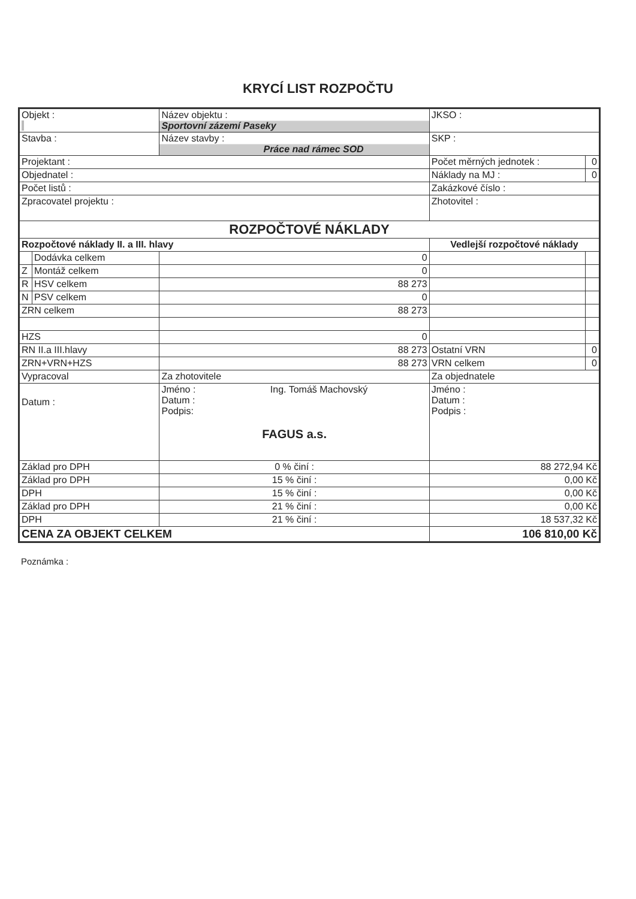KRYCÍ LIST ROZPOČTU
| Objekt : | | Název objektu : Sportovní zázemí Paseky | | JKSO : | |
| Stavba : | | Název stavby : Práce nad rámec SOD | | SKP : | |
| Projektant : | | | | Počet měrných jednotek : | 0 |
| Objednatel : | | | | Náklady na MJ : | 0 |
| Počet listů : | | | | Zakázkové číslo : | |
| Zpracovatel projektu : | | | | Zhotovitel : | |
| ROZPOČTOVÉ NÁKLADY | | | | | |
| Rozpočtové náklady II. a III. hlavy | | | Vedlejší rozpočtové náklady | | |
| | Dodávka celkem | 0 | | | |
| Z | Montáž celkem | 0 | | | |
| R | HSV celkem | 88 273 | | | |
| N | PSV celkem | 0 | | | |
| ZRN celkem | | 88 273 | | | |
| HZS | | 0 | | | |
| RN II.a III.hlavy | | 88 273 | Ostatní VRN | | 0 |
| ZRN+VRN+HZS | | 88 273 | VRN celkem | | 0 |
| Vypracoval | | Za zhotovitele | | Za objednatele | |
| Datum : | | Jméno : Ing. Tomáš Machovský Datum : Podpis: FAGUS a.s. | | Jméno : Datum : Podpis : | |
| Základ pro DPH | | 0 % činí : | | 88 272,94 Kč | |
| Základ pro DPH | | 15 % činí : | | 0,00 Kč | |
| DPH | | 15 % činí : | | 0,00 Kč | |
| Základ pro DPH | | 21 % činí : | | 0,00 Kč | |
| DPH | | 21 % činí : | | 18 537,32 Kč | |
| CENA ZA OBJEKT CELKEM | | | | 106 810,00 Kč | |
Poznámka :